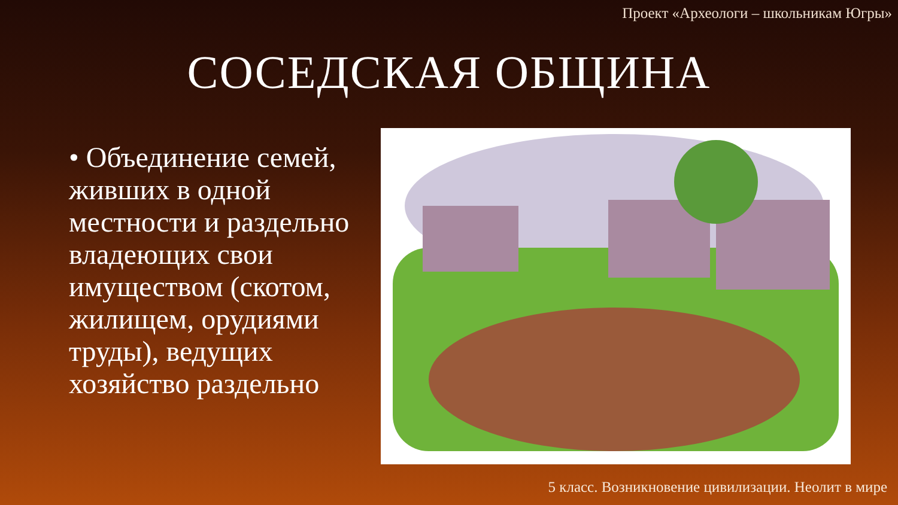Проект «Археологи – школьникам Югры»
СОСЕДСКАЯ ОБЩИНА
• Объединение семей, живших в одной местности и раздельно владеющих свои имуществом (скотом, жилищем, орудиями труды), ведущих хозяйство раздельно
5 класс. Возникновение цивилизации. Неолит в мире